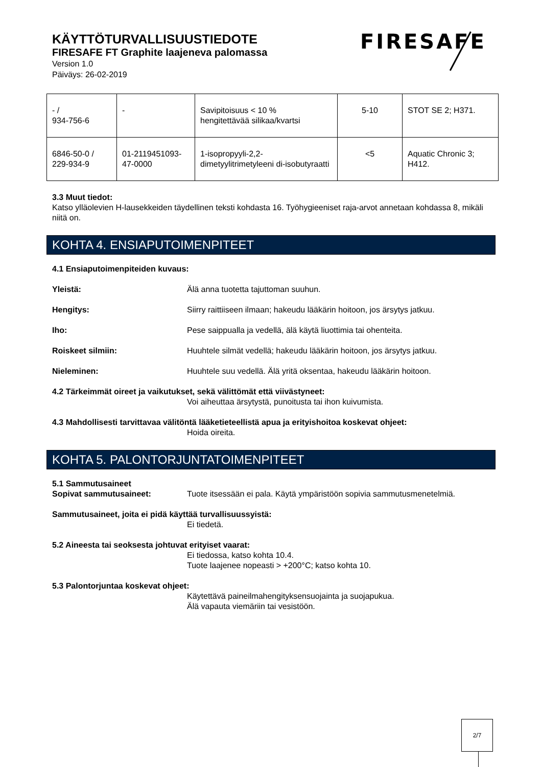KÄYTTÖTURVALLISUUSTIEDOTE
FIRESAFE FT Graphite laajeneva palomassa
Version 1.0
Päiväys: 26-02-2019
FIRESAFE
| - / 934-756-6 | - | Savipitoisuus < 10 % hengitettävää silikaa/kvartsi | 5-10 | STOT SE 2; H371. |
| 6846-50-0 / 229-934-9 | 01-2119451093-47-0000 | 1-isopropyyli-2,2-dimetyylitrimetyleeni di-isobutyraatti | <5 | Aquatic Chronic 3; H412. |
3.3 Muut tiedot:
Katso ylläolevien H-lausekkeiden täydellinen teksti kohdasta 16. Työhygieeniset raja-arvot annetaan kohdassa 8, mikäli niitä on.
KOHTA 4. ENSIAPUTOIMENPITEET
4.1 Ensiaputoimenpiteiden kuvaus:
Yleistä: Älä anna tuotetta tajuttoman suuhun.
Hengitys: Siirry raittiiseen ilmaan; hakeudu lääkärin hoitoon, jos ärsytys jatkuu.
Iho: Pese saippualla ja vedellä, älä käytä liuottimia tai ohenteita.
Roiskeet silmiin: Huuhtele silmät vedellä; hakeudu lääkärin hoitoon, jos ärsytys jatkuu.
Nieleminen: Huuhtele suu vedellä. Älä yritä oksentaa, hakeudu lääkärin hoitoon.
4.2 Tärkeimmät oireet ja vaikutukset, sekä välittömät että viivästyneet:
Voi aiheuttaa ärsytystä, punoitusta tai ihon kuivumista.
4.3 Mahdollisesti tarvittavaa välitöntä lääketieteellistä apua ja erityishoitoa koskevat ohjeet:
Hoida oireita.
KOHTA 5. PALONTORJUNTATOIMENPITEET
5.1 Sammutusaineet
Sopivat sammutusaineet: Tuote itsessään ei pala. Käytä ympäristöön sopivia sammutusmenetelmiä.
Sammutusaineet, joita ei pidä käyttää turvallisuussyistä:
Ei tiedetä.
5.2 Aineesta tai seoksesta johtuvat erityiset vaarat:
Ei tiedossa, katso kohta 10.4.
Tuote laajenee nopeasti > +200°C; katso kohta 10.
5.3 Palontorjuntaa koskevat ohjeet:
Käytettävä paineilmahengityksensuojainta ja suojapukua.
Älä vapauta viemäriin tai vesistöön.
2/7